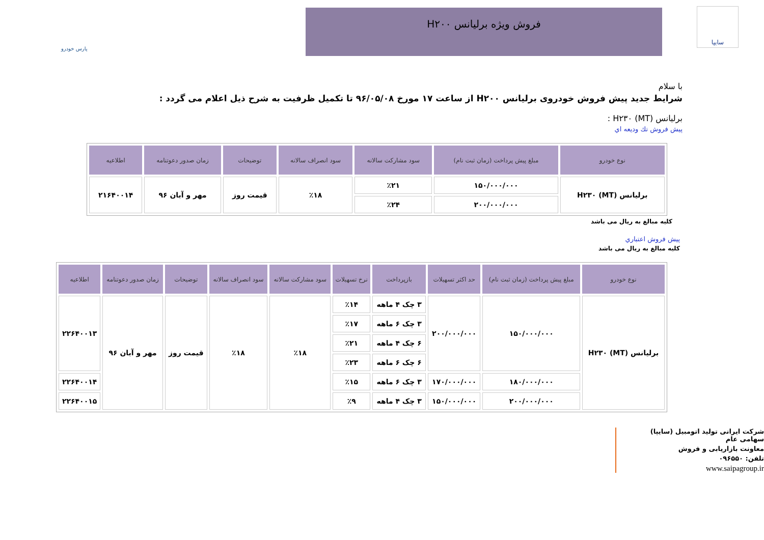سایپا فروش ویژه برلیانس H۲۰۰
پارس خودرو
با سلام
شرایط جدید پیش فروش خودروی برلیانس H۲۰۰ از ساعت ۱۷ مورخ ۹۶/۰۵/۰۸ تا تکمیل ظرفیت به شرح ذیل اعلام می گردد :
برلیانس H۲۳۰ (MT) :
پیش فروش تك ودیعه اي
| نوع خودرو | مبلغ پیش پرداخت (زمان ثبت نام) | سود مشارکت سالانه | سود انصراف سالانه | توضیحات | زمان صدور دعوتنامه | اطلاعیه |
| --- | --- | --- | --- | --- | --- | --- |
| برلیانس H۲۳۰ (MT) | ۱۵۰/۰۰۰/۰۰۰ | ٪۲۱ | ٪۱۸ | قیمت روز | مهر و آبان ۹۶ | ۲۱۶۴۰۰۱۴ |
| | ۲۰۰/۰۰۰/۰۰۰ | ٪۲۴ | | | | |
کلیه مبالغ به ریال می باشد
پیش فروش اعتباري
کلیه مبالغ به ریال می باشد
| نوع خودرو | مبلغ پیش پرداخت (زمان ثبت نام) | حد اکثر تسهیلات | بازپرداخت | نرخ تسهیلات | سود مشارکت سالانه | سود انصراف سالانه | توضیحات | زمان صدور دعوتنامه | اطلاعیه |
| --- | --- | --- | --- | --- | --- | --- | --- | --- | --- |
| برلیانس H۲۳۰ (MT) | ۱۵۰/۰۰۰/۰۰۰ | ۲۰۰/۰۰۰/۰۰۰ | ۳ چک ۴ ماهه | ٪۱۴ | ٪۱۸ | ٪۱۸ | قیمت روز | مهر و آبان ۹۶ | ۲۲۶۴۰۰۱۳ |
| | | | ۳ چک ۶ ماهه | ٪۱۷ | | | | | |
| | | | ۶ چک ۴ ماهه | ٪۲۱ | | | | | |
| | | | ۶ چک ۶ ماهه | ٪۲۳ | | | | | |
| | ۱۸۰/۰۰۰/۰۰۰ | ۱۷۰/۰۰۰/۰۰۰ | ۳ چک ۶ ماهه | ٪۱۵ | | | | | ۲۲۶۴۰۰۱۴ |
| | ۲۰۰/۰۰۰/۰۰۰ | ۱۵۰/۰۰۰/۰۰۰ | ۳ چک ۴ ماهه | ٪۹ | | | | | ۲۲۶۴۰۰۱۵ |
شرکت ایرانی تولید اتومبیل (سایپا) سهامی عام
معاونت بازاریابی و فروش
تلفن: ۰۹۶۵۵۰
www.saipagroup.ir